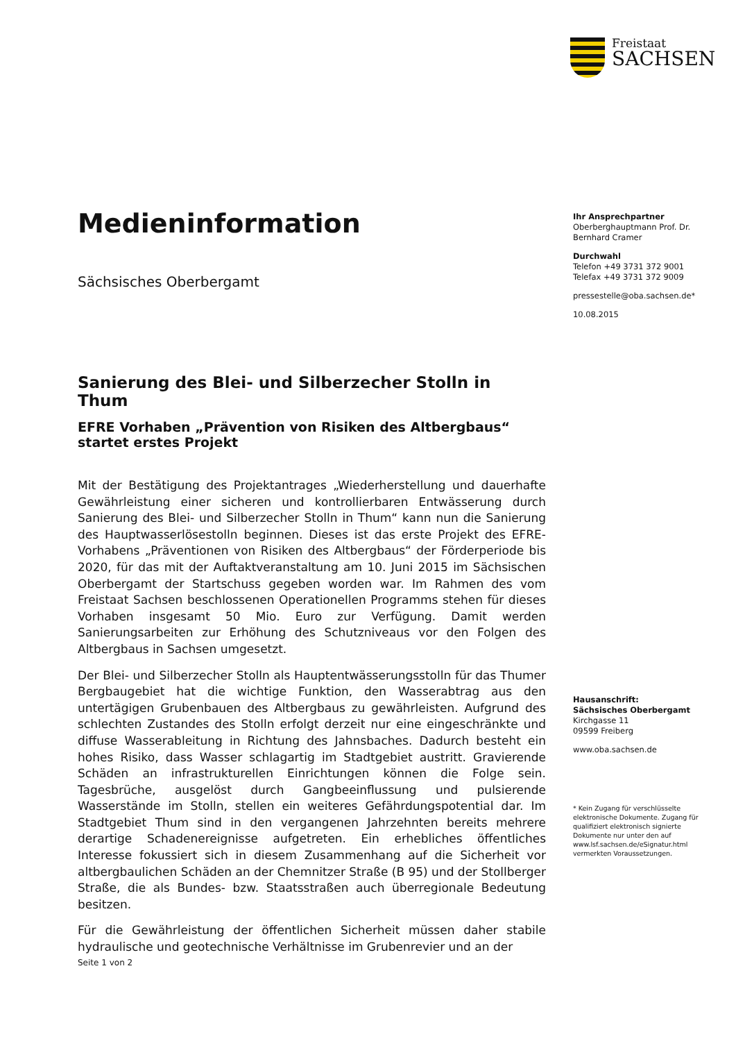Freistaat
SACHSEN
Medieninformation
Sächsisches Oberbergamt
Sanierung des Blei- und Silberzecher Stolln in Thum
EFRE Vorhaben „Prävention von Risiken des Altbergbaus“ startet erstes Projekt
Mit der Bestätigung des Projektantrages „Wiederherstellung und dauerhafte Gewährleistung einer sicheren und kontrollierbaren Entwässerung durch Sanierung des Blei- und Silberzecher Stolln in Thum“ kann nun die Sanierung des Hauptwasserlösestolln beginnen. Dieses ist das erste Projekt des EFRE-Vorhabens „Präventionen von Risiken des Altbergbaus“ der Förderperiode bis 2020, für das mit der Auftaktveranstaltung am 10. Juni 2015 im Sächsischen Oberbergamt der Startschuss gegeben worden war. Im Rahmen des vom Freistaat Sachsen beschlossenen Operationellen Programms stehen für dieses Vorhaben insgesamt 50 Mio. Euro zur Verfügung. Damit werden Sanierungsarbeiten zur Erhöhung des Schutzniveaus vor den Folgen des Altbergbaus in Sachsen umgesetzt.
Der Blei- und Silberzecher Stolln als Hauptentwässerungsstolln für das Thumer Bergbaugebiet hat die wichtige Funktion, den Wasserabtrag aus den untertägigen Grubenbauen des Altbergbaus zu gewährleisten. Aufgrund des schlechten Zustandes des Stolln erfolgt derzeit nur eine eingeschränkte und diffuse Wasserableitung in Richtung des Jahnsbaches. Dadurch besteht ein hohes Risiko, dass Wasser schlagartig im Stadtgebiet austritt. Gravierende Schäden an infrastrukturellen Einrichtungen können die Folge sein. Tagesbrüche, ausgelöst durch Gangbeeinflussung und pulsierende Wasserstände im Stolln, stellen ein weiteres Gefährdungspotential dar. Im Stadtgebiet Thum sind in den vergangenen Jahrzehnten bereits mehrere derartige Schadenereignisse aufgetreten. Ein erhebliches öffentliches Interesse fokussiert sich in diesem Zusammenhang auf die Sicherheit vor altbergbaulichen Schäden an der Chemnitzer Straße (B 95) und der Stollberger Straße, die als Bundes- bzw. Staatsstraßen auch überregionale Bedeutung besitzen.
Für die Gewährleistung der öffentlichen Sicherheit müssen daher stabile hydraulische und geotechnische Verhältnisse im Grubenrevier und an der
Ihr Ansprechpartner
Oberberghauptmann Prof. Dr. Bernhard Cramer
Durchwahl
Telefon +49 3731 372 9001
Telefax +49 3731 372 9009
pressestelle@oba.sachsen.de*
10.08.2015
Hausanschrift:
Sächsisches Oberbergamt
Kirchgasse 11
09599 Freiberg
www.oba.sachsen.de
* Kein Zugang für verschlüsselte elektronische Dokumente. Zugang für qualifiziert elektronisch signierte Dokumente nur unter den auf www.lsf.sachsen.de/eSignatur.html vermerkten Voraussetzungen.
Seite 1 von 2